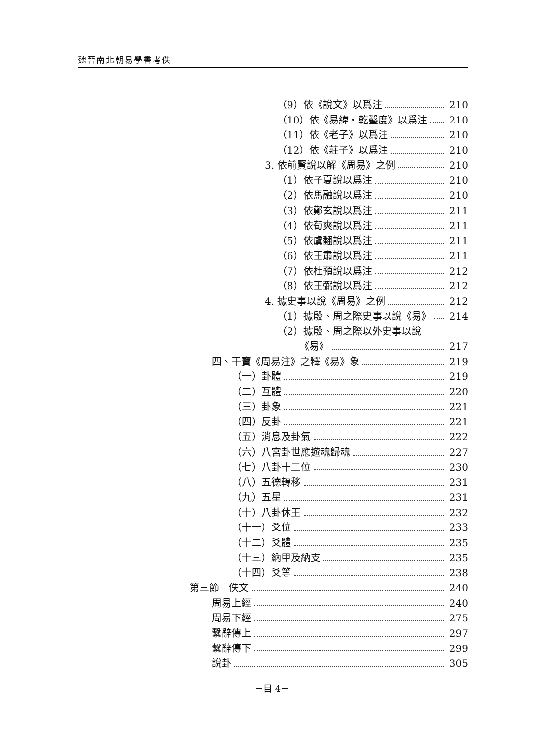魏晉南北朝易學書考佚
（9）依《說文》以爲注 210
（10）依《易緯・乾鑿度》以爲注 210
（11）依《老子》以爲注 210
（12）依《莊子》以爲注 210
3. 依前賢說以解《周易》之例 210
（1）依子夏說以爲注 210
（2）依馬融說以爲注 210
（3）依鄭玄說以爲注 211
（4）依荀爽說以爲注 211
（5）依虞翻說以爲注 211
（6）依王肅說以爲注 211
（7）依杜預說以爲注 212
（8）依王弼說以爲注 212
4. 據史事以說《周易》之例 212
（1）據殷、周之際史事以說《易》 214
（2）據殷、周之際以外史事以說
《易》 217
四、干寶《周易注》之釋《易》象 219
（一）卦體 219
（二）互體 220
（三）卦象 221
（四）反卦 221
（五）消息及卦氣 222
（六）八宮卦世應遊魂歸魂 227
（七）八卦十二位 230
（八）五德轉移 231
（九）五星 231
（十）八卦休王 232
（十一）爻位 233
（十二）爻體 235
（十三）納甲及納支 235
（十四）爻等 238
第三節　佚文 240
周易上經 240
周易下經 275
繫辭傳上 297
繫辭傳下 299
說卦 305
－目 4－